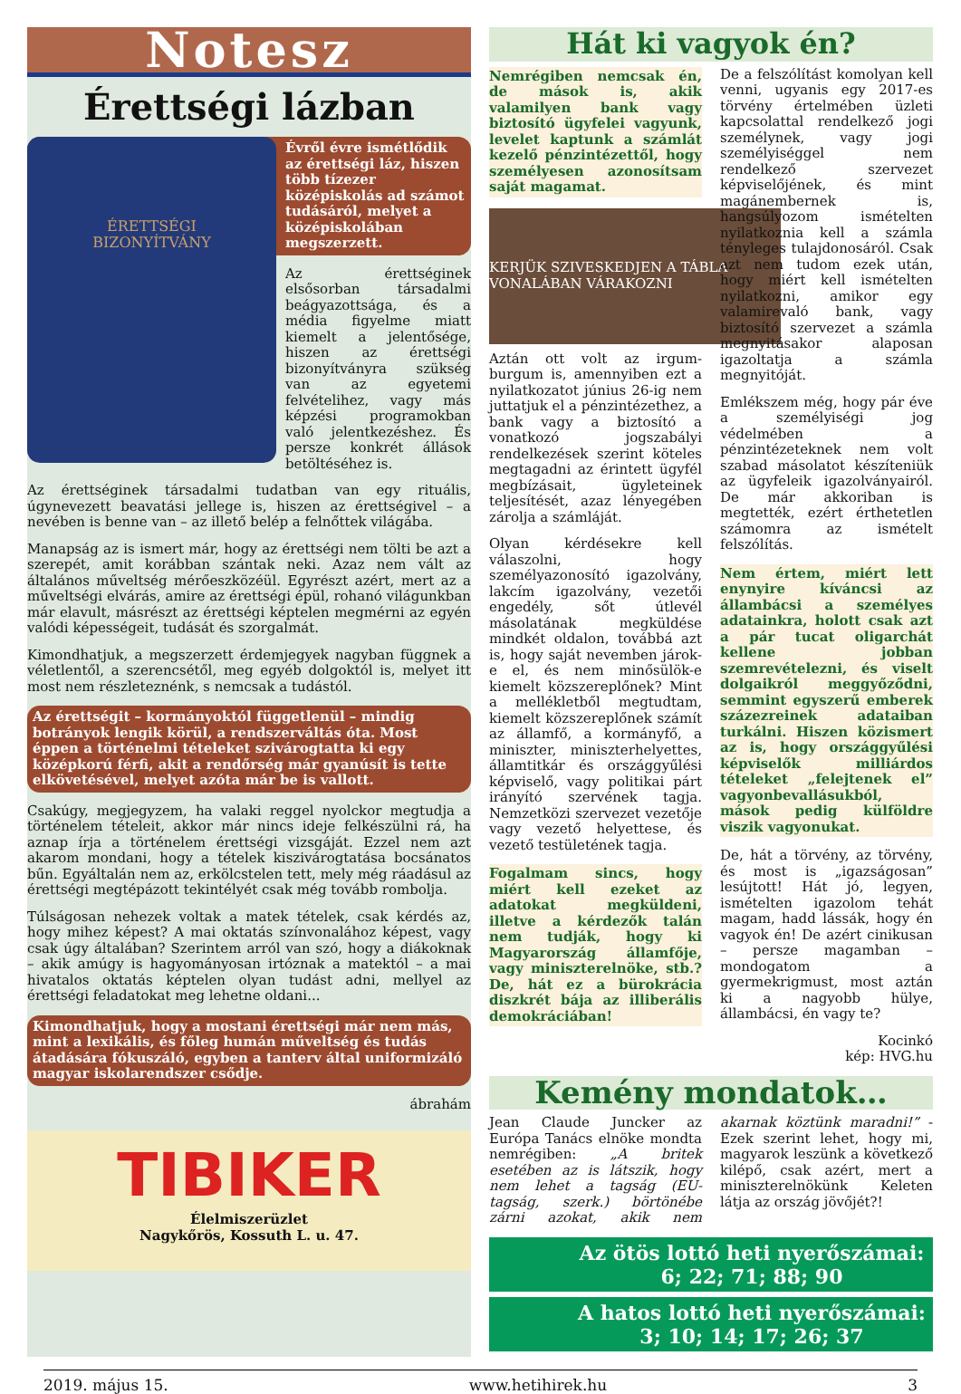Notesz
Érettségi lázban
ÉRETTSÉGI
BIZONYÍTVÁNY
Évről évre ismétlődik az érettségi láz, hiszen több tízezer középiskolás ad számot tudásáról, melyet a középiskolában megszerzett.
Az érettséginek elsősorban társadalmi beágyazottsága, és a média figyelme miatt kiemelt a jelentősége, hiszen az érettségi bizonyítványra szükség van az egyetemi felvételihez, vagy más képzési programokban való jelentkezéshez. És persze konkrét állások betöltéséhez is.
Az érettséginek társadalmi tudatban van egy rituális, úgynevezett beavatási jellege is, hiszen az érettségivel – a nevében is benne van – az illető belép a felnőttek világába.
Manapság az is ismert már, hogy az érettségi nem tölti be azt a szerepét, amit korábban szántak neki. Azaz nem vált az általános műveltség mérőeszközéül. Egyrészt azért, mert az a műveltségi elvárás, amire az érettségi épül, rohanó világunkban már elavult, másrészt az érettségi képtelen megmérni az egyén valódi képességeit, tudását és szorgalmát.
Kimondhatjuk, a megszerzett érdemjegyek nagyban függnek a véletlentől, a szerencsétől, meg egyéb dolgoktól is, melyet itt most nem részleteznénk, s nemcsak a tudástól.
Az érettségit – kormányoktól függetlenül – mindig botrányok lengik körül, a rendszerváltás óta. Most éppen a történelmi tételeket szivárogtatta ki egy középkorú férfi, akit a rendőrség már gyanúsít is tette elkövetésével, melyet azóta már be is vallott.
Csakúgy, megjegyzem, ha valaki reggel nyolckor megtudja a történelem tételeit, akkor már nincs ideje felkészülni rá, ha aznap írja a történelem érettségi vizsgáját. Ezzel nem azt akarom mondani, hogy a tételek kiszivárogtatása bocsánatos bűn. Egyáltalán nem az, erkölcstelen tett, mely még ráadásul az érettségi megtépázott tekintélyét csak még tovább rombolja.
Túlságosan nehezek voltak a matek tételek, csak kérdés az, hogy mihez képest? A mai oktatás színvonalához képest, vagy csak úgy általában? Szerintem arról van szó, hogy a diákoknak – akik amúgy is hagyományosan irtóznak a matektól – a mai hivatalos oktatás képtelen olyan tudást adni, mellyel az érettségi feladatokat meg lehetne oldani...
Kimondhatjuk, hogy a mostani érettségi már nem más, mint a lexikális, és főleg humán műveltség és tudás átadására fókuszáló, egyben a tanterv által uniformizáló magyar iskolarendszer csődje.
ábrahám
TIBIKER
Élelmiszerüzlet
Nagykőrös, Kossuth L. u. 47.
Hát ki vagyok én?
Nemrégiben nemcsak én, de mások is, akik valamilyen bank vagy biztosító ügyfelei vagyunk, levelet kaptunk a számlát kezelő pénzintézettől, hogy személyesen azonosítsam saját magamat.
KERJÜK SZIVESKEDJEN A TÁBLA VONALÁBAN VÁRAKOZNI
Aztán ott volt az irgum-burgum is, amennyiben ezt a nyilatkozatot június 26-ig nem juttatjuk el a pénzintézethez, a bank vagy a biztosító a vonatkozó jogszabályi rendelkezések szerint köteles megtagadni az érintett ügyfél megbízásait, ügyleteinek teljesítését, azaz lényegében zárolja a számláját.
Olyan kérdésekre kell válaszolni, hogy személyazonosító igazolvány, lakcím igazolvány, vezetői engedély, sőt útlevél másolatának megküldése mindkét oldalon, továbbá azt is, hogy saját nevemben járok-e el, és nem minősülök-e kiemelt közszereplőnek? Mint a mellékletből megtudtam, kiemelt közszereplőnek számít az államfő, a kormányfő, a miniszter, miniszterhelyettes, államtitkár és országgyűlési képviselő, vagy politikai párt irányító szervének tagja. Nemzetközi szervezet vezetője vagy vezető helyettese, és vezető testületének tagja.
Fogalmam sincs, hogy miért kell ezeket az adatokat megküldeni, illetve a kérdezők talán nem tudják, hogy ki Magyarország államfője, vagy miniszterelnöke, stb.? De, hát ez a bürokrácia diszkrét bája az illiberális demokráciában!
De a felszólítást komolyan kell venni, ugyanis egy 2017-es törvény értelmében üzleti kapcsolattal rendelkező jogi személynek, vagy jogi személyiséggel nem rendelkező szervezet képviselőjének, és mint magánembernek is, hangsúlyozom ismételten nyilatkoznia kell a számla tényleges tulajdonosáról. Csak azt nem tudom ezek után, hogy miért kell ismételten nyilatkozni, amikor egy valamirevaló bank, vagy biztosító szervezet a számla megnyitásakor alaposan igazoltatja a számla megnyitóját.
Emlékszem még, hogy pár éve a személyiségi jog védelmében a pénzintézeteknek nem volt szabad másolatot készíteniük az ügyfeleik igazolványairól. De már akkoriban is megtették, ezért érthetetlen számomra az ismételt felszólítás.
Nem értem, miért lett enynyire kíváncsi az állambácsi a személyes adatainkra, holott csak azt a pár tucat oligarchát kellene jobban szemrevételezni, és viselt dolgaikról meggyőződni, semmint egyszerű emberek százezreinek adataiban turkálni. Hiszen közismert az is, hogy országgyűlési képviselők milliárdos tételeket „felejtenek el” vagyonbevallásukból, mások pedig külföldre viszik vagyonukat.
De, hát a törvény, az törvény, és most is „igazságosan” lesújtott! Hát jó, legyen, ismételten igazolom tehát magam, hadd lássák, hogy én vagyok én! De azért cinikusan – persze magamban – mondogatom a gyermekrigmust, most aztán ki a nagyobb hülye, állambácsi, én vagy te?
Kocinkó
kép: HVG.hu
Kemény mondatok…
Jean Claude Juncker az Európa Tanács elnöke mondta nemrégiben: „A britek esetében az is látszik, hogy nem lehet a tagság (EU-tagság, szerk.) börtönébe zárni azokat, akik nem akarnak köztünk maradni!” - Ezek szerint lehet, hogy mi, magyarok leszünk a következő kilépő, csak azért, mert a miniszterelnökünk Keleten látja az ország jövőjét?!
Az ötös lottó heti nyerőszámai:
6; 22; 71; 88; 90
A hatos lottó heti nyerőszámai:
3; 10; 14; 17; 26; 37
2019. május 15. www.hetihirek.hu 3